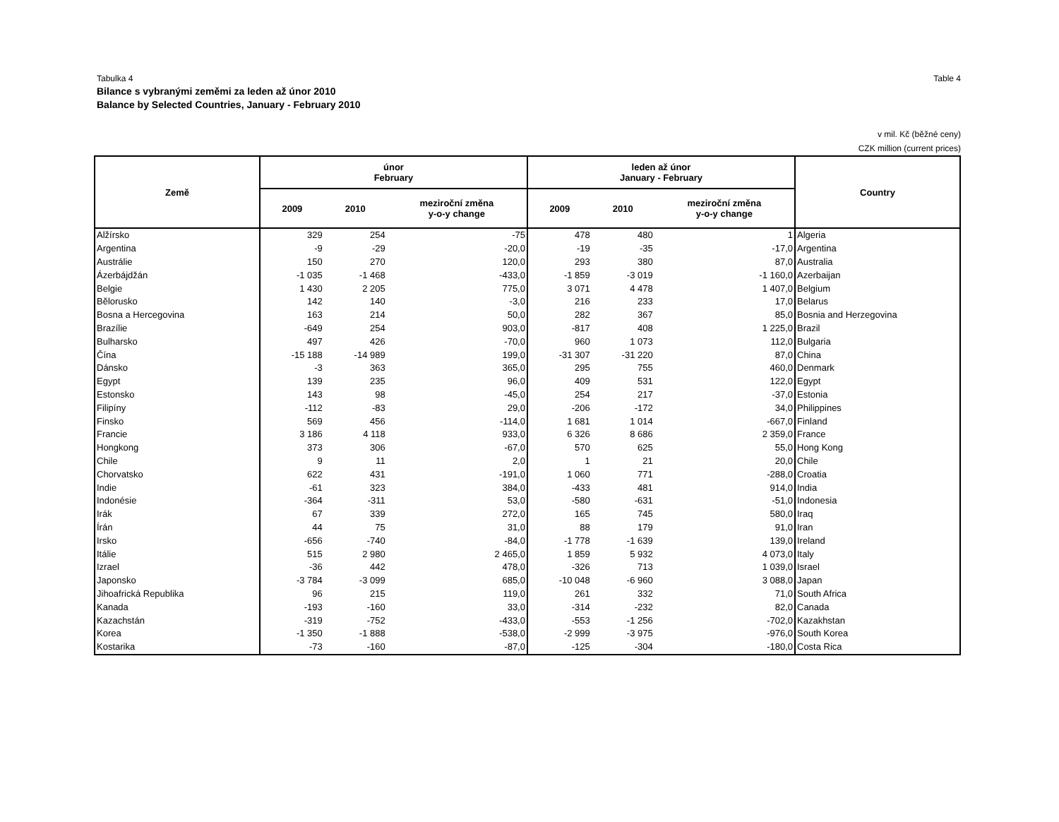Tabulka 4 Table 4
Bilance s vybranými zeměmi za leden až únor 2010
Balance by Selected Countries, January - February 2010
v mil. Kč (běžné ceny)
CZK million (current prices)
| Země | únor February | | | leden až únor January - February | | | Country |
| --- | --- | --- | --- | --- | --- | --- | --- |
| | 2009 | 2010 | meziroční změna y-o-y change | 2009 | 2010 | meziroční změna y-o-y change | |
| Alžírsko | 329 | 254 | -75 | 478 | 480 | 1 | Algeria |
| Argentina | -9 | -29 | -20,0 | -19 | -35 | -17,0 | Argentina |
| Austrálie | 150 | 270 | 120,0 | 293 | 380 | 87,0 | Australia |
| Ázerbájdžán | -1 035 | -1 468 | -433,0 | -1 859 | -3 019 | -1 160,0 | Azerbaijan |
| Belgie | 1 430 | 2 205 | 775,0 | 3 071 | 4 478 | 1 407,0 | Belgium |
| Bělorusko | 142 | 140 | -3,0 | 216 | 233 | 17,0 | Belarus |
| Bosna a Hercegovina | 163 | 214 | 50,0 | 282 | 367 | 85,0 | Bosnia and Herzegovina |
| Brazílie | -649 | 254 | 903,0 | -817 | 408 | 1 225,0 | Brazil |
| Bulharsko | 497 | 426 | -70,0 | 960 | 1 073 | 112,0 | Bulgaria |
| Čína | -15 188 | -14 989 | 199,0 | -31 307 | -31 220 | 87,0 | China |
| Dánsko | -3 | 363 | 365,0 | 295 | 755 | 460,0 | Denmark |
| Egypt | 139 | 235 | 96,0 | 409 | 531 | 122,0 | Egypt |
| Estonsko | 143 | 98 | -45,0 | 254 | 217 | -37,0 | Estonia |
| Filipíny | -112 | -83 | 29,0 | -206 | -172 | 34,0 | Philippines |
| Finsko | 569 | 456 | -114,0 | 1 681 | 1 014 | -667,0 | Finland |
| Francie | 3 186 | 4 118 | 933,0 | 6 326 | 8 686 | 2 359,0 | France |
| Hongkong | 373 | 306 | -67,0 | 570 | 625 | 55,0 | Hong Kong |
| Chile | 9 | 11 | 2,0 | 1 | 21 | 20,0 | Chile |
| Chorvatsko | 622 | 431 | -191,0 | 1 060 | 771 | -288,0 | Croatia |
| Indie | -61 | 323 | 384,0 | -433 | 481 | 914,0 | India |
| Indonésie | -364 | -311 | 53,0 | -580 | -631 | -51,0 | Indonesia |
| Irák | 67 | 339 | 272,0 | 165 | 745 | 580,0 | Iraq |
| Írán | 44 | 75 | 31,0 | 88 | 179 | 91,0 | Iran |
| Irsko | -656 | -740 | -84,0 | -1 778 | -1 639 | 139,0 | Ireland |
| Itálie | 515 | 2 980 | 2 465,0 | 1 859 | 5 932 | 4 073,0 | Italy |
| Izrael | -36 | 442 | 478,0 | -326 | 713 | 1 039,0 | Israel |
| Japonsko | -3 784 | -3 099 | 685,0 | -10 048 | -6 960 | 3 088,0 | Japan |
| Jihoafrická Republika | 96 | 215 | 119,0 | 261 | 332 | 71,0 | South Africa |
| Kanada | -193 | -160 | 33,0 | -314 | -232 | 82,0 | Canada |
| Kazachstán | -319 | -752 | -433,0 | -553 | -1 256 | -702,0 | Kazakhstan |
| Korea | -1 350 | -1 888 | -538,0 | -2 999 | -3 975 | -976,0 | South Korea |
| Kostarika | -73 | -160 | -87,0 | -125 | -304 | -180,0 | Costa Rica |